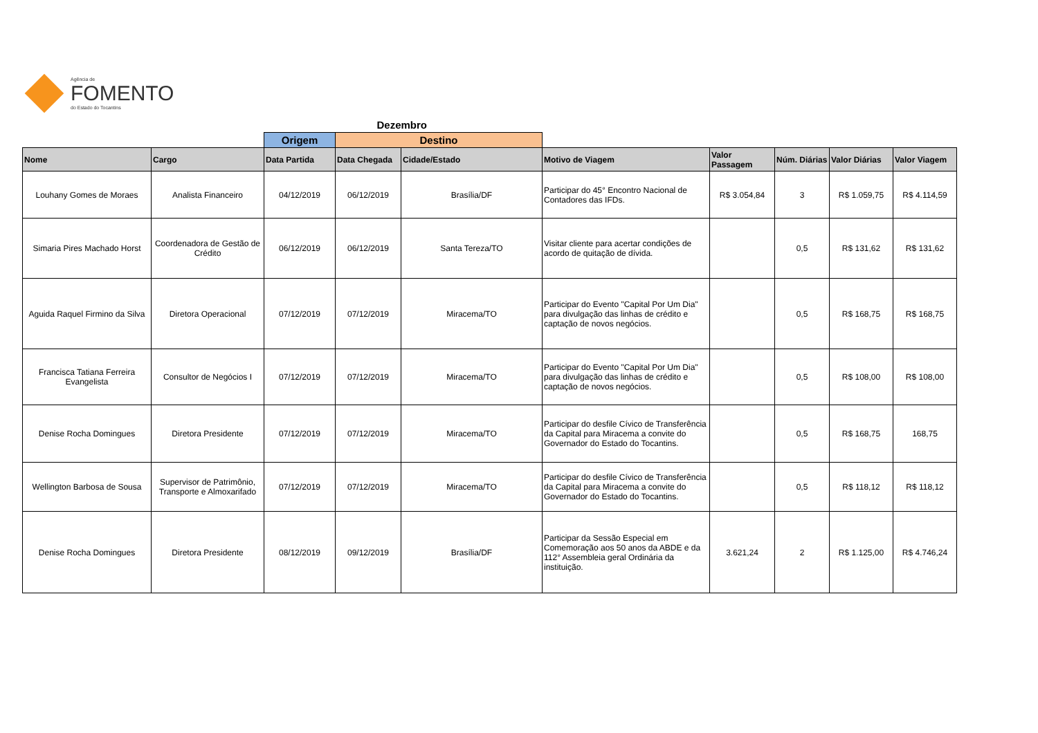Agência de
FOMENTO
do Estado do Tocantins
| | | | Dezembro | | | | | | |
| | | Origem | Destino | | | | | | |
| Nome | Cargo | Data Partida | Data Chegada | Cidade/Estado | Motivo de Viagem | Valor Passagem | Núm. Diárias | Valor Diárias | Valor Viagem |
| Louhany Gomes de Moraes | Analista Financeiro | 04/12/2019 | 06/12/2019 | Brasília/DF | Participar do 45° Encontro Nacional de Contadores das IFDs. | R$ 3.054,84 | 3 | R$ 1.059,75 | R$ 4.114,59 |
| Simaria Pires Machado Horst | Coordenadora de Gestão de Crédito | 06/12/2019 | 06/12/2019 | Santa Tereza/TO | Visitar cliente para acertar condições de acordo de quitação de dívida. | | 0,5 | R$ 131,62 | R$ 131,62 |
| Aguida Raquel Firmino da Silva | Diretora Operacional | 07/12/2019 | 07/12/2019 | Miracema/TO | Participar do Evento "Capital Por Um Dia" para divulgação das linhas de crédito e captação de novos negócios. | | 0,5 | R$ 168,75 | R$ 168,75 |
| Francisca Tatiana Ferreira Evangelista | Consultor de Negócios I | 07/12/2019 | 07/12/2019 | Miracema/TO | Participar do Evento "Capital Por Um Dia" para divulgação das linhas de crédito e captação de novos negócios. | | 0,5 | R$ 108,00 | R$ 108,00 |
| Denise Rocha Domingues | Diretora Presidente | 07/12/2019 | 07/12/2019 | Miracema/TO | Participar do desfile Cívico de Transferência da Capital para Miracema a convite do Governador do Estado do Tocantins. | | 0,5 | R$ 168,75 | 168,75 |
| Wellington Barbosa de Sousa | Supervisor de Patrimônio, Transporte e Almoxarifado | 07/12/2019 | 07/12/2019 | Miracema/TO | Participar do desfile Cívico de Transferência da Capital para Miracema a convite do Governador do Estado do Tocantins. | | 0,5 | R$ 118,12 | R$ 118,12 |
| Denise Rocha Domingues | Diretora Presidente | 08/12/2019 | 09/12/2019 | Brasília/DF | Participar da Sessão Especial em Comemoração aos 50 anos da ABDE e da 112° Assembleia geral Ordinária da instituição. | 3.621,24 | 2 | R$ 1.125,00 | R$ 4.746,24 |